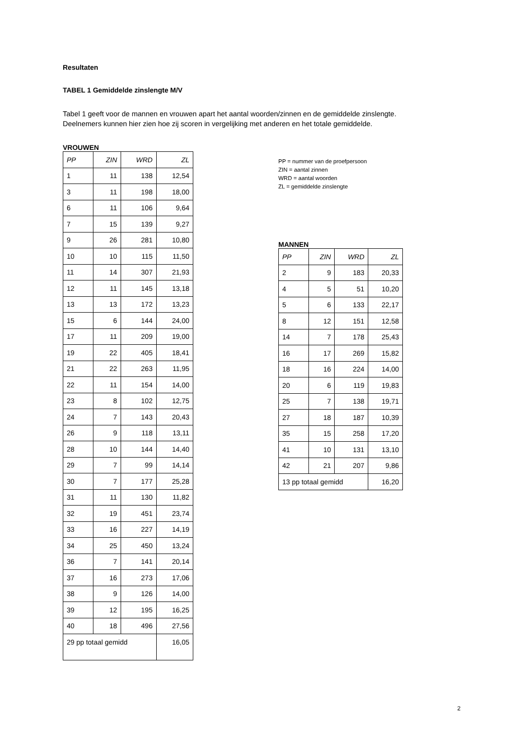Resultaten
TABEL 1 Gemiddelde zinslengte M/V
Tabel 1 geeft voor de mannen en vrouwen apart het aantal woorden/zinnen en de gemiddelde zinslengte.
Deelnemers kunnen hier zien hoe zij scoren in vergelijking met anderen en het totale gemiddelde.
VROUWEN
| PP | ZIN | WRD | ZL |
| 1 | 11 | 138 | 12,54 |
| 3 | 11 | 198 | 18,00 |
| 6 | 11 | 106 | 9,64 |
| 7 | 15 | 139 | 9,27 |
| 9 | 26 | 281 | 10,80 |
| 10 | 10 | 115 | 11,50 |
| 11 | 14 | 307 | 21,93 |
| 12 | 11 | 145 | 13,18 |
| 13 | 13 | 172 | 13,23 |
| 15 | 6 | 144 | 24,00 |
| 17 | 11 | 209 | 19,00 |
| 19 | 22 | 405 | 18,41 |
| 21 | 22 | 263 | 11,95 |
| 22 | 11 | 154 | 14,00 |
| 23 | 8 | 102 | 12,75 |
| 24 | 7 | 143 | 20,43 |
| 26 | 9 | 118 | 13,11 |
| 28 | 10 | 144 | 14,40 |
| 29 | 7 | 99 | 14,14 |
| 30 | 7 | 177 | 25,28 |
| 31 | 11 | 130 | 11,82 |
| 32 | 19 | 451 | 23,74 |
| 33 | 16 | 227 | 14,19 |
| 34 | 25 | 450 | 13,24 |
| 36 | 7 | 141 | 20,14 |
| 37 | 16 | 273 | 17,06 |
| 38 | 9 | 126 | 14,00 |
| 39 | 12 | 195 | 16,25 |
| 40 | 18 | 496 | 27,56 |
| 29 pp totaal gemidd | | | 16,05 |
PP = nummer van de proefpersoon
ZIN = aantal zinnen
WRD = aantal woorden
ZL = gemiddelde zinslengte
MANNEN
| PP | ZIN | WRD | ZL |
| 2 | 9 | 183 | 20,33 |
| 4 | 5 | 51 | 10,20 |
| 5 | 6 | 133 | 22,17 |
| 8 | 12 | 151 | 12,58 |
| 14 | 7 | 178 | 25,43 |
| 16 | 17 | 269 | 15,82 |
| 18 | 16 | 224 | 14,00 |
| 20 | 6 | 119 | 19,83 |
| 25 | 7 | 138 | 19,71 |
| 27 | 18 | 187 | 10,39 |
| 35 | 15 | 258 | 17,20 |
| 41 | 10 | 131 | 13,10 |
| 42 | 21 | 207 | 9,86 |
| 13 pp totaal gemidd | | | 16,20 |
2